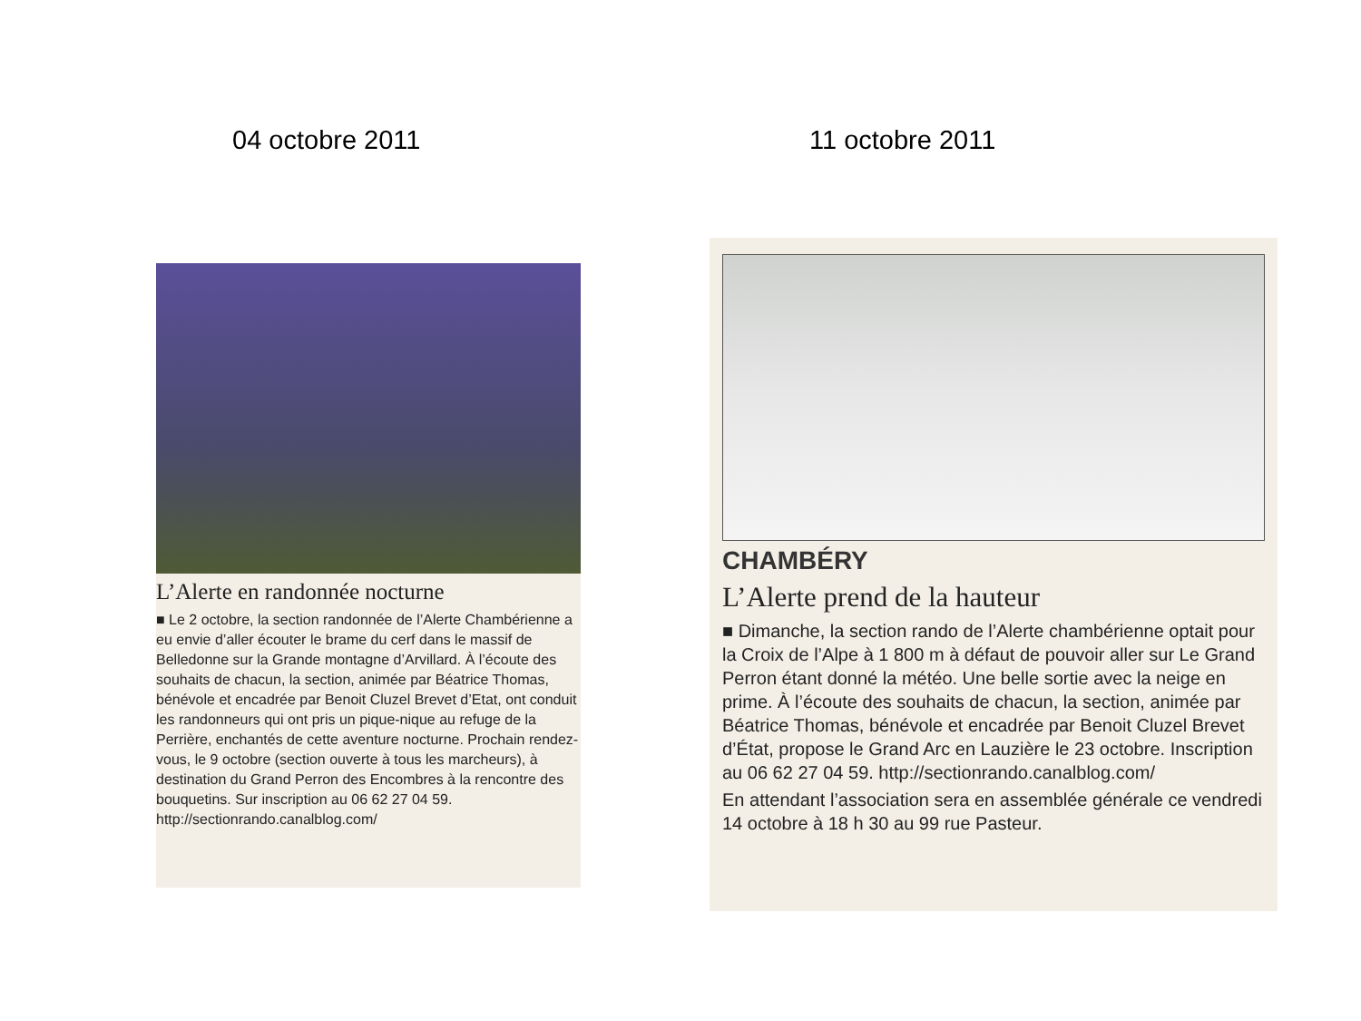04 octobre 2011 11 octobre 2011
L’Alerte en randonnée nocturne
■ Le 2 octobre, la section randonnée de l’Alerte Chambérienne a eu envie d’aller écouter le brame du cerf dans le massif de Belledonne sur la Grande montagne d’Arvillard. À l’écoute des souhaits de chacun, la section, animée par Béatrice Thomas, bénévole et encadrée par Benoit Cluzel Brevet d’Etat, ont conduit les randonneurs qui ont pris un pique-nique au refuge de la Perrière, enchantés de cette aventure nocturne. Prochain rendez-vous, le 9 octobre (section ouverte à tous les marcheurs), à destination du Grand Perron des Encombres à la rencontre des bouquetins. Sur inscription au 06 62 27 04 59. http://sectionrando.canalblog.com/
CHAMBÉRY
L’Alerte prend de la hauteur
■ Dimanche, la section rando de l’Alerte chambérienne optait pour la Croix de l’Alpe à 1 800 m à défaut de pouvoir aller sur Le Grand Perron étant donné la météo. Une belle sortie avec la neige en prime. À l’écoute des souhaits de chacun, la section, animée par Béatrice Thomas, bénévole et encadrée par Benoit Cluzel Brevet d’État, propose le Grand Arc en Lauzière le 23 octobre. Inscription au 06 62 27 04 59. http://sectionrando.canalblog.com/
En attendant l’association sera en assemblée générale ce vendredi 14 octobre à 18 h 30 au 99 rue Pasteur.